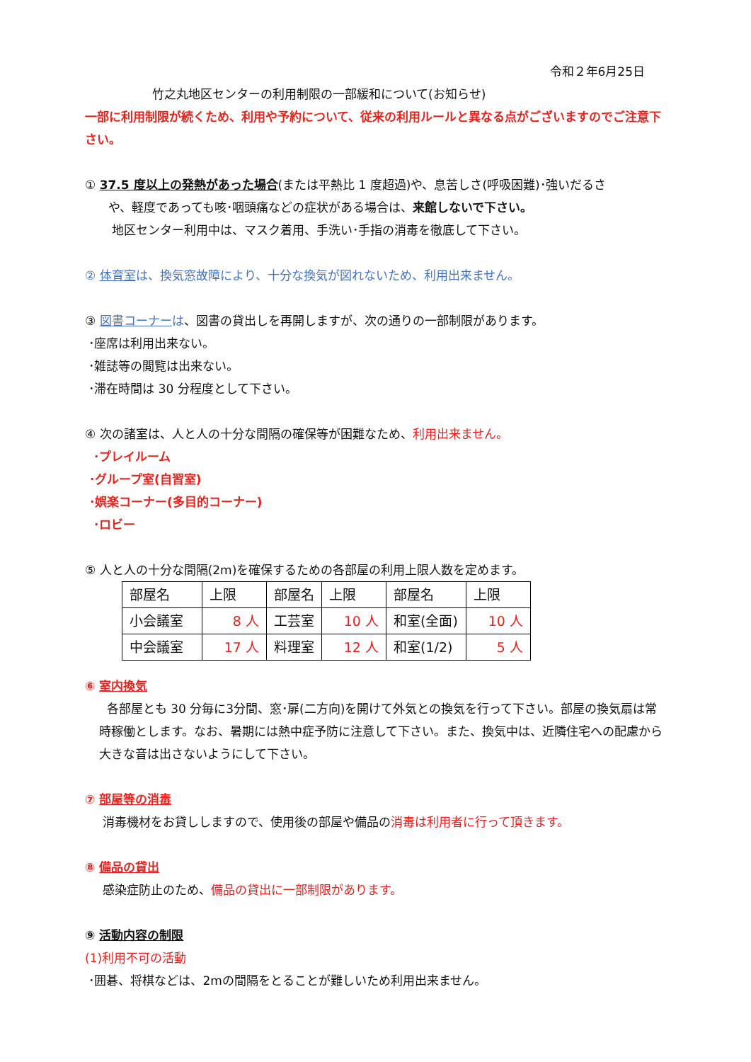令和２年6月25日
竹之丸地区センターの利用制限の一部緩和について(お知らせ)
一部に利用制限が続くため、利用や予約について、従来の利用ルールと異なる点がございますのでご注意下さい。
① 37.5 度以上の発熱があった場合(または平熱比 1 度超過)や、息苦しさ(呼吸困難)･強いだるさ
や、軽度であっても咳･咽頭痛などの症状がある場合は、来館しないで下さい。
地区センター利用中は、マスク着用、手洗い･手指の消毒を徹底して下さい。
② 体育室は、換気窓故障により、十分な換気が図れないため、利用出来ません。
③ 図書コーナー は、図書の貸出しを再開しますが、次の通りの一部制限があります。
･座席は利用出来ない。
･雑誌等の閲覧は出来ない。
･滞在時間は 30 分程度として下さい。
④ 次の諸室は、人と人の十分な間隔の確保等が困難なため、利用出来ません。
･プレイルーム
･グループ室(自習室)
･娯楽コーナー(多目的コーナー)
･ロビー
⑤ 人と人の十分な間隔(2m)を確保するための各部屋の利用上限人数を定めます。
| 部屋名 | 上限 | 部屋名 | 上限 | 部屋名 | 上限 |
| 小会議室 | 8 人 | 工芸室 | 10 人 | 和室(全面) | 10 人 |
| 中会議室 | 17 人 | 料理室 | 12 人 | 和室(1/2) | 5 人 |
⑥ 室内換気
各部屋とも 30 分毎に3分間、窓･扉(二方向)を開けて外気との換気を行って下さい。部屋の換気扇は常時稼働とします。なお、暑期には熱中症予防に注意して下さい。また、換気中は、近隣住宅への配慮から大きな音は出さないようにして下さい。
⑦ 部屋等の消毒
消毒機材をお貸ししますので、使用後の部屋や備品の消毒は利用者に行って頂きます。
⑧ 備品の貸出
感染症防止のため、備品の貸出に一部制限があります。
⑨ 活動内容の制限
(1)利用不可の活動
･囲碁、将棋などは、2mの間隔をとることが難しいため利用出来ません。